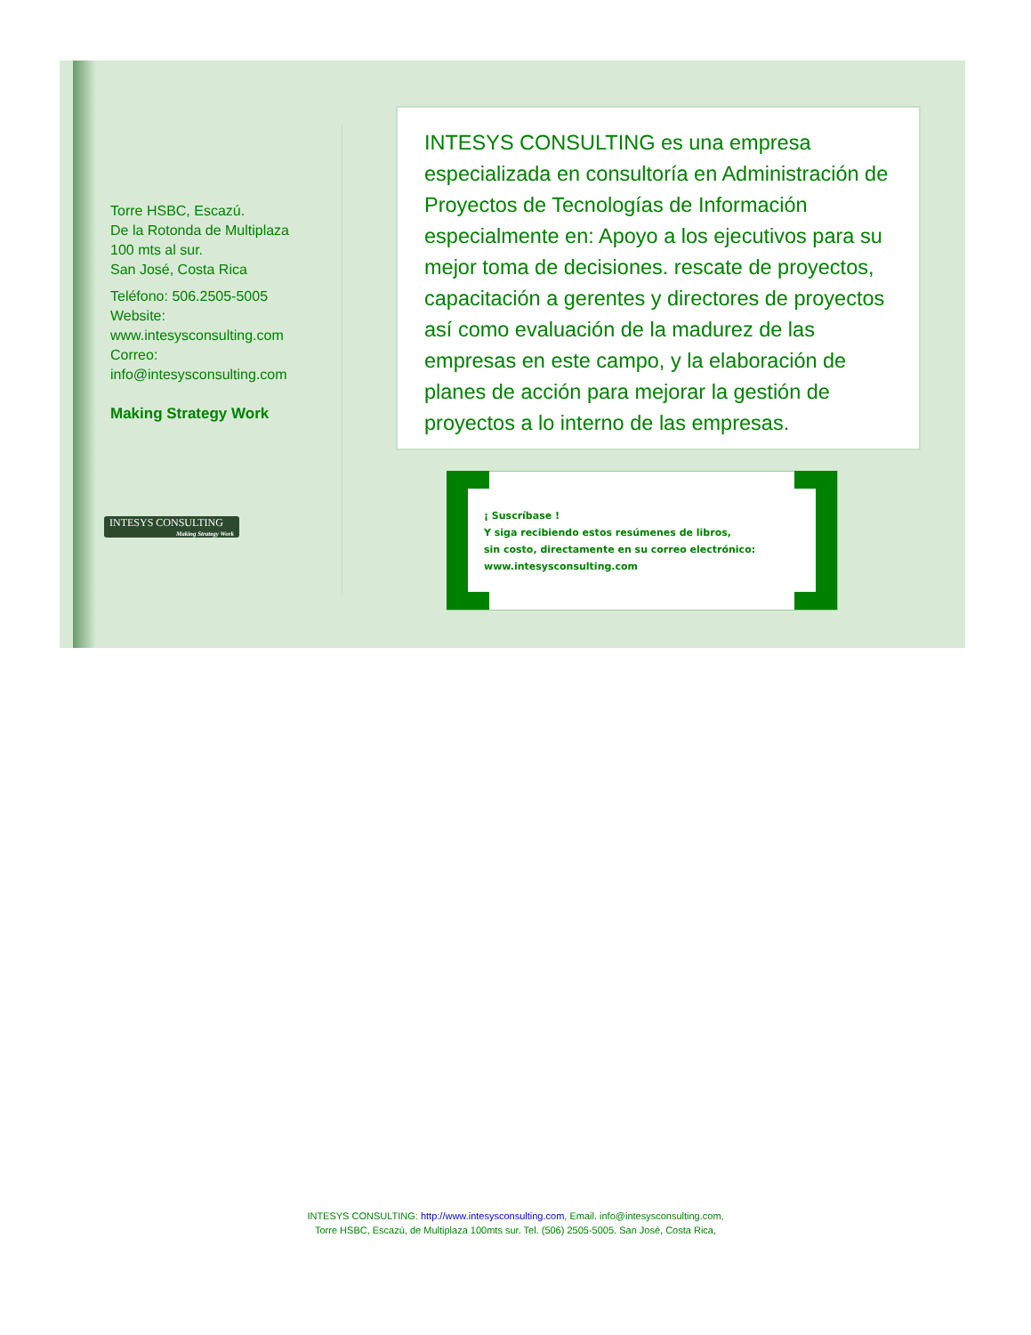Torre HSBC, Escazú.
De la Rotonda de Multiplaza
100 mts al sur.
San José, Costa Rica
Teléfono: 506.2505-5005
Website:
www.intesysconsulting.com
Correo:
info@intesysconsulting.com
Making Strategy Work
INTESYS CONSULTING es una empresa especializada en consultoría en Administración de Proyectos de Tecnologías de Información especialmente en: Apoyo a los ejecutivos para su mejor toma de decisiones. rescate de proyectos, capacitación a gerentes y directores de proyectos así como evaluación de la madurez de las empresas en este campo, y la elaboración de planes de acción para mejorar la gestión de proyectos a lo interno de las empresas.
INTESYS CONSULTING
Making Strategy Work
¡ Suscríbase !
Y siga recibiendo estos resúmenes de libros,
sin costo, directamente en su correo electrónico:
www.intesysconsulting.com
INTESYS CONSULTING: http://www.intesysconsulting.com, Email. info@intesysconsulting.com,
Torre HSBC, Escazú, de Multiplaza 100mts sur. Tel. (506) 2505-5005. San José, Costa Rica,